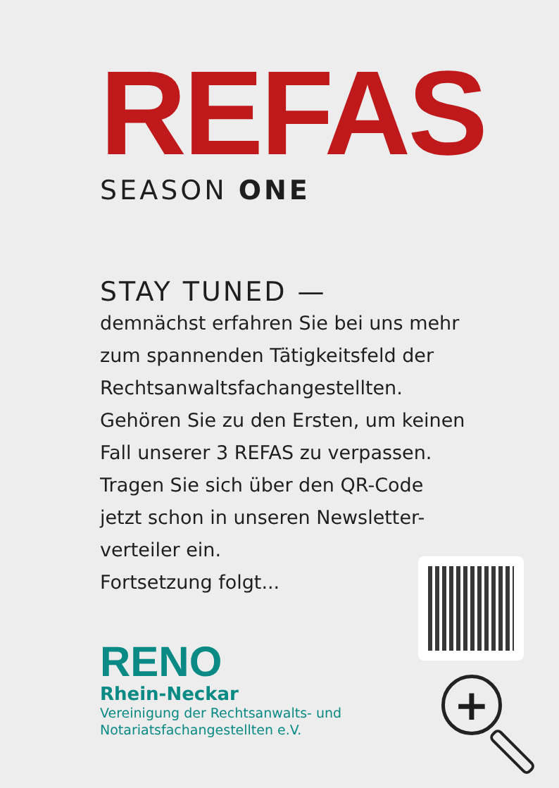REFAS
SEASON ONE
STAY TUNED —
demnächst erfahren Sie bei uns mehr zum spannenden Tätigkeitsfeld der Rechtsanwaltsfachangestellten. Gehören Sie zu den Ersten, um keinen Fall unserer 3 REFAS zu verpassen. Tragen Sie sich über den QR-Code jetzt schon in unseren Newsletter-verteiler ein.
Fortsetzung folgt...
RENO
Rhein-Neckar
Vereinigung der Rechtsanwalts- und
Notariatsfachangestellten e.V.
+